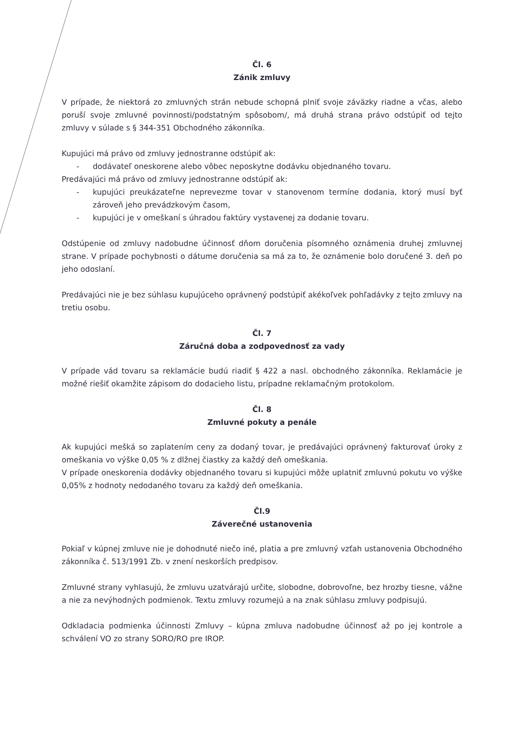Čl. 6
Zánik zmluvy
V prípade, že niektorá zo zmluvných strán nebude schopná plniť svoje záväzky riadne a včas, alebo poruší svoje zmluvné povinnosti/podstatným spôsobom/, má druhá strana právo odstúpiť od tejto zmluvy v súlade s § 344-351 Obchodného zákonníka.
Kupujúci má právo od zmluvy jednostranne odstúpiť ak:
- dodávateľ oneskorene alebo vôbec neposkytne dodávku objednaného tovaru.
Predávajúci má právo od zmluvy jednostranne odstúpiť ak:
- kupujúci preukázateľne neprevezme tovar v stanovenom termíne dodania, ktorý musí byť zároveň jeho prevádzkovým časom,
- kupujúci je v omeškaní s úhradou faktúry vystavenej za dodanie tovaru.
Odstúpenie od zmluvy nadobudne účinnosť dňom doručenia písomného oznámenia druhej zmluvnej strane. V prípade pochybnosti o dátume doručenia sa má za to, že oznámenie bolo doručené 3. deň po jeho odoslaní.
Predávajúci nie je bez súhlasu kupujúceho oprávnený podstúpiť akékoľvek pohľadávky z tejto zmluvy na tretiu osobu.
Čl. 7
Záručná doba a zodpovednosť za vady
V prípade vád tovaru sa reklamácie budú riadiť § 422 a nasl. obchodného zákonníka. Reklamácie je možné riešiť okamžite zápisom do dodacieho listu, prípadne reklamačným protokolom.
Čl. 8
Zmluvné pokuty a penále
Ak kupujúci mešká so zaplatením ceny za dodaný tovar, je predávajúci oprávnený fakturovať úroky z omeškania vo výške 0,05 % z dlžnej čiastky za každý deň omeškania.
V prípade oneskorenia dodávky objednaného tovaru si kupujúci môže uplatniť zmluvnú pokutu vo výške 0,05% z hodnoty nedodaného tovaru za každý deň omeškania.
Čl.9
Záverečné ustanovenia
Pokiaľ v kúpnej zmluve nie je dohodnuté niečo iné, platia a pre zmluvný vzťah ustanovenia Obchodného zákonníka č. 513/1991 Zb. v znení neskorších predpisov.
Zmluvné strany vyhlasujú, že zmluvu uzatvárajú určite, slobodne, dobrovoľne, bez hrozby tiesne, vážne a nie za nevýhodných podmienok. Textu zmluvy rozumejú a na znak súhlasu zmluvy podpisujú.
Odkladacia podmienka účinnosti Zmluvy – kúpna zmluva nadobudne účinnosť až po jej kontrole a schválení VO zo strany SORO/RO pre IROP.